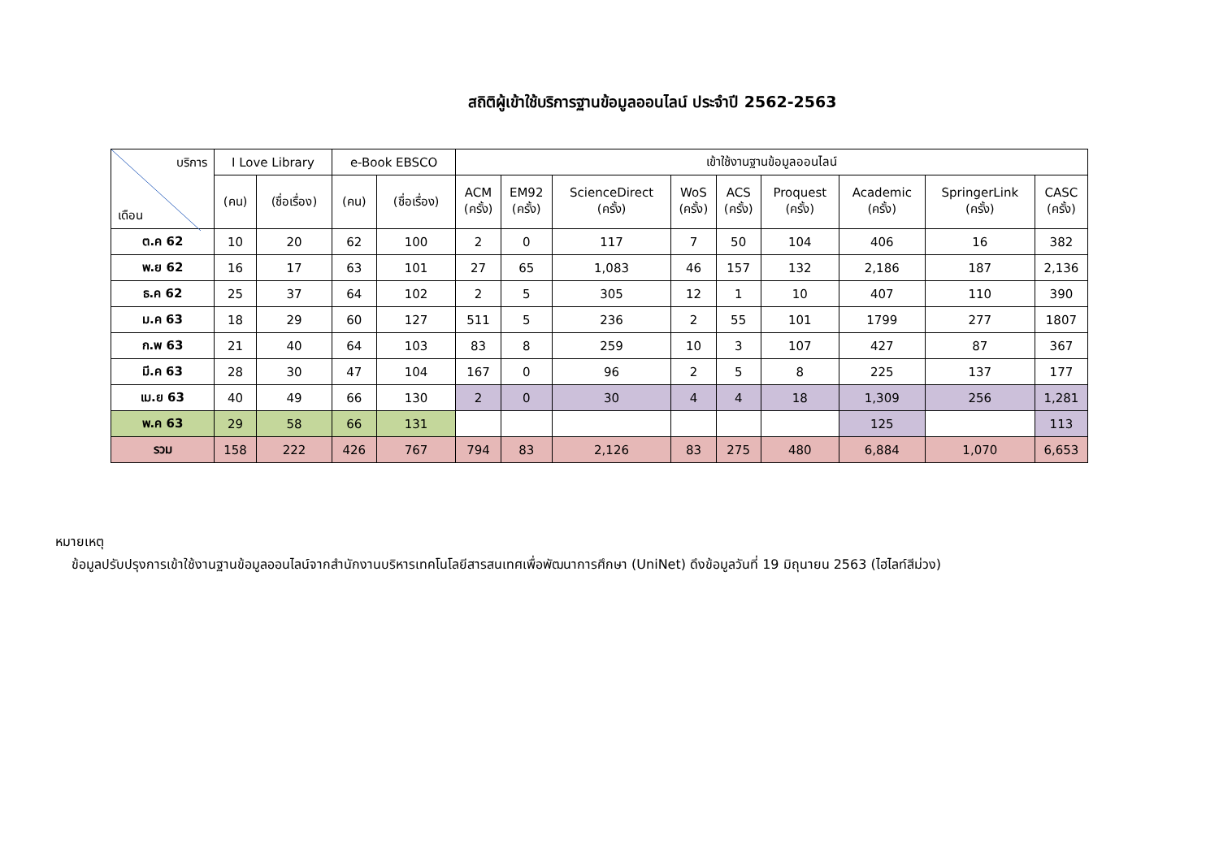สถิติผู้เข้าใช้บริการฐานข้อมูลออนไลน์ ประจำปี 2562-2563
| บริการ เดือน | I Love Library | | e-Book EBSCO | | เข้าใช้งานฐานข้อมูลออนไลน์ | | | | | | | | |
| --- | --- | --- | --- | --- | --- | --- | --- | --- | --- | --- | --- | --- | --- |
| | (คน) | (ชื่อเรื่อง) | (คน) | (ชื่อเรื่อง) | ACM (ครั้ง) | EM92 (ครั้ง) | ScienceDirect (ครั้ง) | WoS (ครั้ง) | ACS (ครั้ง) | Proquest (ครั้ง) | Academic (ครั้ง) | SpringerLink (ครั้ง) | CASC (ครั้ง) |
| ต.ค 62 | 10 | 20 | 62 | 100 | 2 | 0 | 117 | 7 | 50 | 104 | 406 | 16 | 382 |
| พ.ย 62 | 16 | 17 | 63 | 101 | 27 | 65 | 1,083 | 46 | 157 | 132 | 2,186 | 187 | 2,136 |
| ธ.ค 62 | 25 | 37 | 64 | 102 | 2 | 5 | 305 | 12 | 1 | 10 | 407 | 110 | 390 |
| ม.ค 63 | 18 | 29 | 60 | 127 | 511 | 5 | 236 | 2 | 55 | 101 | 1799 | 277 | 1807 |
| ก.พ 63 | 21 | 40 | 64 | 103 | 83 | 8 | 259 | 10 | 3 | 107 | 427 | 87 | 367 |
| มี.ค 63 | 28 | 30 | 47 | 104 | 167 | 0 | 96 | 2 | 5 | 8 | 225 | 137 | 177 |
| เม.ย 63 | 40 | 49 | 66 | 130 | 2 | 0 | 30 | 4 | 4 | 18 | 1,309 | 256 | 1,281 |
| พ.ค 63 | 29 | 58 | 66 | 131 | | | | | | | 125 | | 113 |
| รวม | 158 | 222 | 426 | 767 | 794 | 83 | 2,126 | 83 | 275 | 480 | 6,884 | 1,070 | 6,653 |
หมายเหตุ
ข้อมูลปรับปรุงการเข้าใช้งานฐานข้อมูลออนไลน์จากสำนักงานบริหารเทคโนโลยีสารสนเทศเพื่อพัฒนาการศึกษา (UniNet) ดึงข้อมูลวันที่ 19 มิถุนายน 2563 (ไฮไลท์สีม่วง)